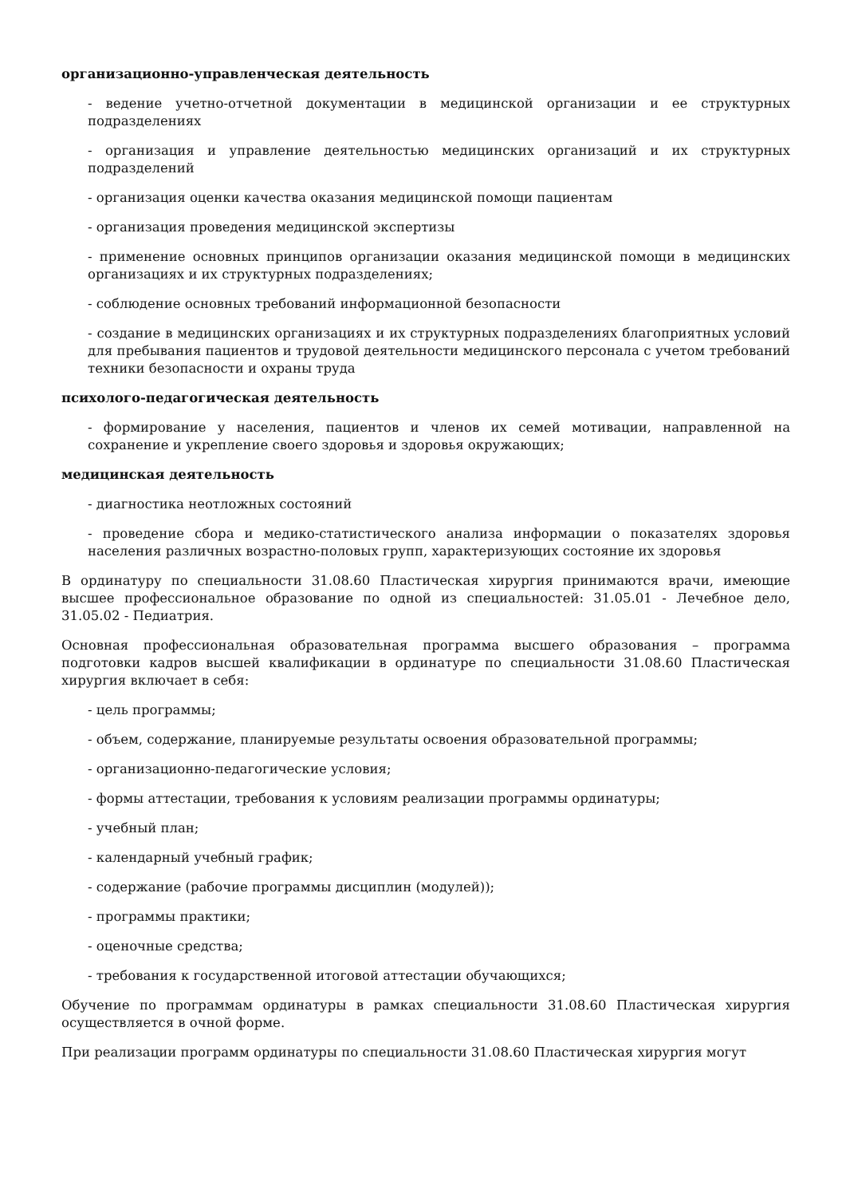организационно-управленческая деятельность
- ведение учетно-отчетной документации в медицинской организации и ее структурных подразделениях
- организация и управление деятельностью медицинских организаций и их структурных подразделений
- организация оценки качества оказания медицинской помощи пациентам
- организация проведения медицинской экспертизы
- применение основных принципов организации оказания медицинской помощи в медицинских организациях и их структурных подразделениях;
- соблюдение основных требований информационной безопасности
- создание в медицинских организациях и их структурных подразделениях благоприятных условий для пребывания пациентов и трудовой деятельности медицинского персонала с учетом требований техники безопасности и охраны труда
психолого-педагогическая деятельность
- формирование у населения, пациентов и членов их семей мотивации, направленной на сохранение и укрепление своего здоровья и здоровья окружающих;
медицинская деятельность
- диагностика неотложных состояний
- проведение сбора и медико-статистического анализа информации о показателях здоровья населения различных возрастно-половых групп, характеризующих состояние их здоровья
В ординатуру по специальности 31.08.60 Пластическая хирургия принимаются врачи, имеющие высшее профессиональное образование по одной из специальностей: 31.05.01 - Лечебное дело, 31.05.02 - Педиатрия.
Основная профессиональная образовательная программа высшего образования – программа подготовки кадров высшей квалификации в ординатуре по специальности 31.08.60 Пластическая хирургия включает в себя:
- цель программы;
- объем, содержание, планируемые результаты освоения образовательной программы;
- организационно-педагогические условия;
- формы аттестации, требования к условиям реализации программы ординатуры;
- учебный план;
- календарный учебный график;
- содержание (рабочие программы дисциплин (модулей));
- программы практики;
- оценочные средства;
- требования к государственной итоговой аттестации обучающихся;
Обучение по программам ординатуры в рамках специальности 31.08.60 Пластическая хирургия осуществляется в очной форме.
При реализации программ ординатуры по специальности 31.08.60 Пластическая хирургия могут